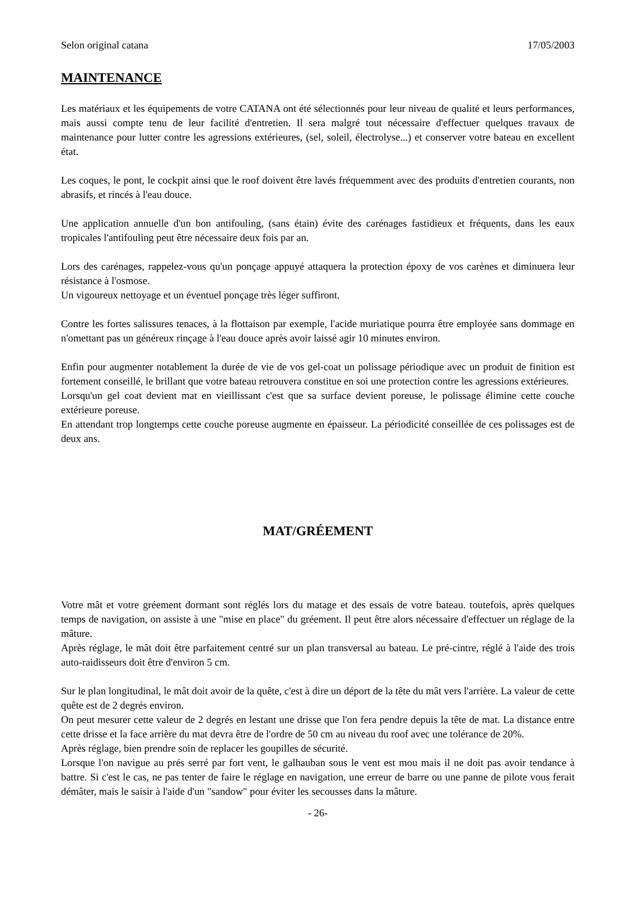Selon original catana 17/05/2003
MAINTENANCE
Les matériaux et les équipements de votre CATANA ont été sélectionnés pour leur niveau de qualité et leurs performances, mais aussi compte tenu de leur facilité d'entretien. Il sera malgré tout nécessaire d'effectuer quelques travaux de maintenance pour lutter contre les agressions extérieures, (sel, soleil, électrolyse...) et conserver votre bateau en excellent état.
Les coques, le pont, le cockpit ainsi que le roof doivent être lavés fréquemment avec des produits d'entretien courants, non abrasifs, et rincés à l'eau douce.
Une application annuelle d'un bon antifouling, (sans étain) évite des carénages fastidieux et fréquents, dans les eaux tropicales l'antifouling peut être nécessaire deux fois par an.
Lors des carénages, rappelez-vous qu'un ponçage appuyé attaquera la protection époxy de vos carènes et diminuera leur résistance à l'osmose.
Un vigoureux nettoyage et un éventuel ponçage très léger suffiront.
Contre les fortes salissures tenaces, à la flottaison par exemple, l'acide muriatique pourra être employée sans dommage en n'omettant pas un généreux rinçage à l'eau douce après avoir laissé agir 10 minutes environ.
Enfin pour augmenter notablement la durée de vie de vos gel-coat un polissage périodique avec un produit de finition est fortement conseillé, le brillant que votre bateau retrouvera constitue en soi une protection contre les agressions extérieures.
Lorsqu'un gel coat devient mat en vieillissant c'est que sa surface devient poreuse, le polissage élimine cette couche extérieure poreuse.
En attendant trop longtemps cette couche poreuse augmente en épaisseur. La périodicité conseillée de ces polissages est de deux ans.
MAT/GRÉEMENT
Votre mât et votre gréement dormant sont réglés lors du matage et des essais de votre bateau. toutefois, après quelques temps de navigation, on assiste à une "mise en place" du gréement. Il peut être alors nécessaire d'effectuer un réglage de la mâture.
Après réglage, le mât doit être parfaitement centré sur un plan transversal au bateau. Le pré-cintre, réglé à l'aide des trois auto-raidisseurs doit être d'environ 5 cm.
Sur le plan longitudinal, le mât doit avoir de la quête, c'est à dire un déport de la tête du mât vers l'arrière. La valeur de cette quête est de 2 degrés environ.
On peut mesurer cette valeur de 2 degrés en lestant une drisse que l'on fera pendre depuis la tête de mat. La distance entre cette drisse et la face arrière du mat devra être de l'ordre de 50 cm au niveau du roof avec une tolérance de 20%.
Après réglage, bien prendre soin de replacer les goupilles de sécurité.
Lorsque l'on navigue au prés serré par fort vent, le galhauban sous le vent est mou mais il ne doit pas avoir tendance à battre. Si c'est le cas, ne pas tenter de faire le réglage en navigation, une erreur de barre ou une panne de pilote vous ferait démâter, mais le saisir à l'aide d'un "sandow" pour éviter les secousses dans la mâture.
- 26-